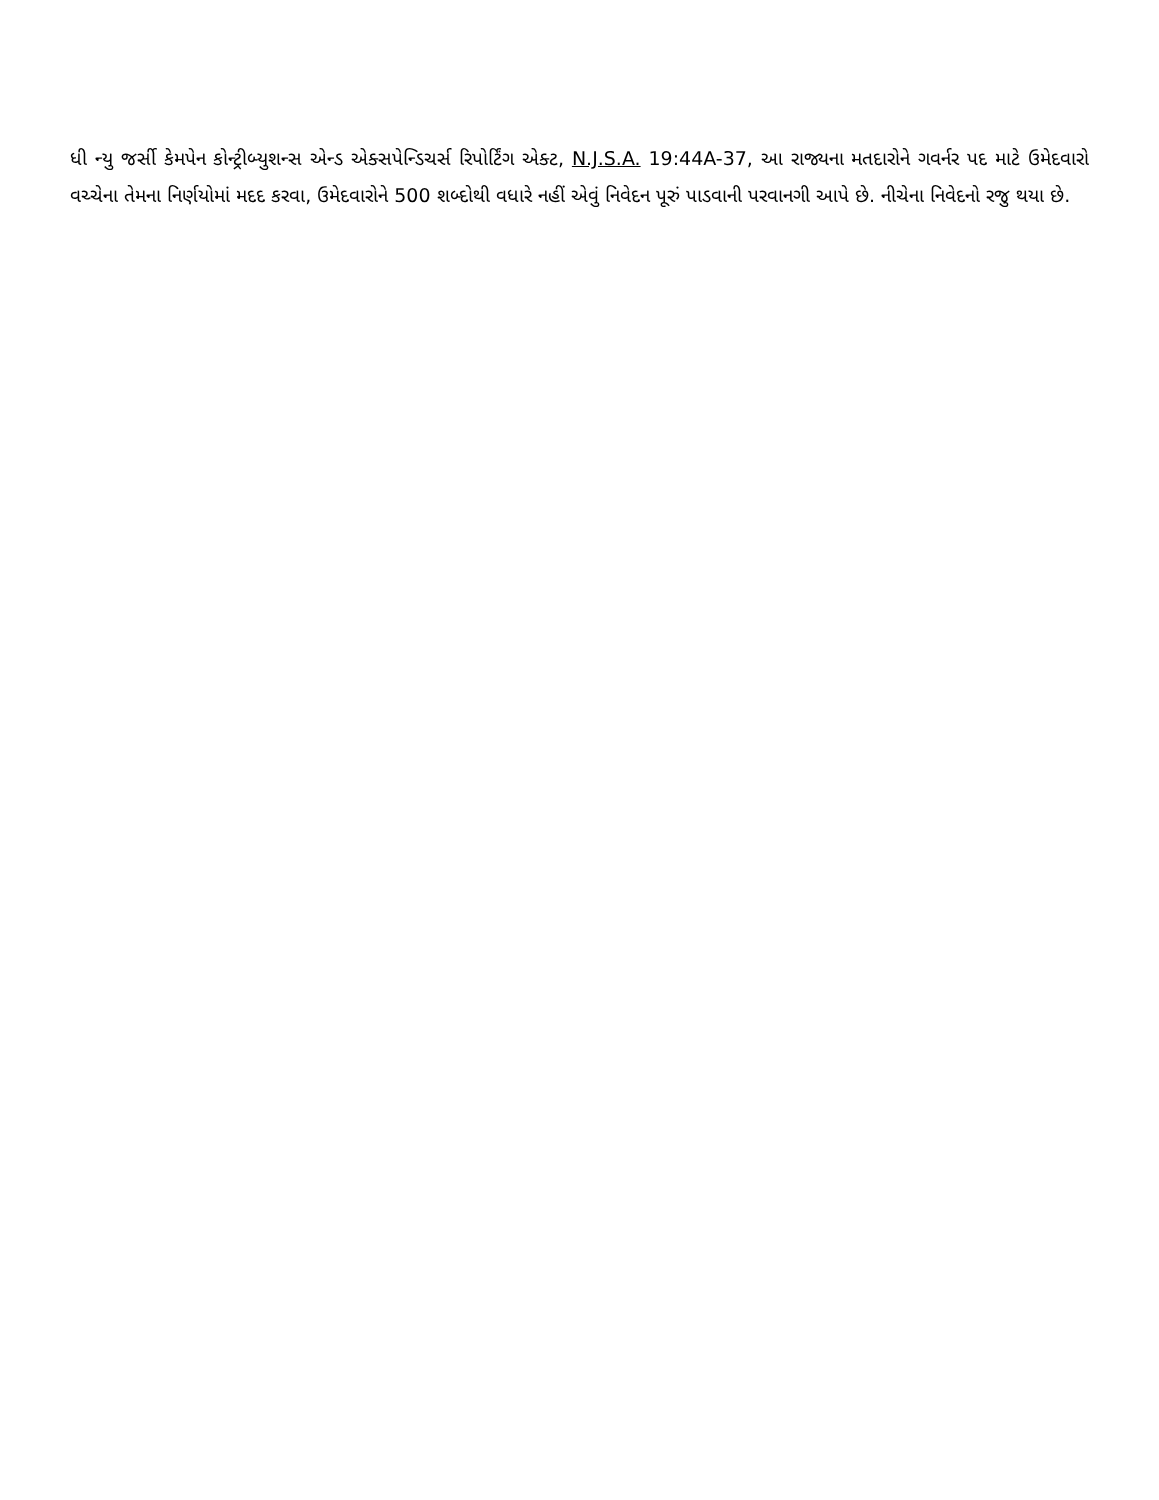ધી ન્યુ જર્સી કેમપેન કોન્ટ્રીબ્યુશન્સ એન્ડ એક્સપેન્ડિચર્સ રિપોર્ટિંગ એક્ટ, N.J.S.A. 19:44A-37, આ રાજ્યના મતદારોને ગવર્નર પદ માટે ઉમેદવારો વચ્ચેના તેમના નિર્ણયોમાં મદદ કરવા, ઉમેદવારોને 500 શબ્દોથી વધારે નહીં એવું નિવેદન પૂરું પાડવાની પરવાનગી આપે છે. નીચેના નિવેદનો રજુ થયા છે.